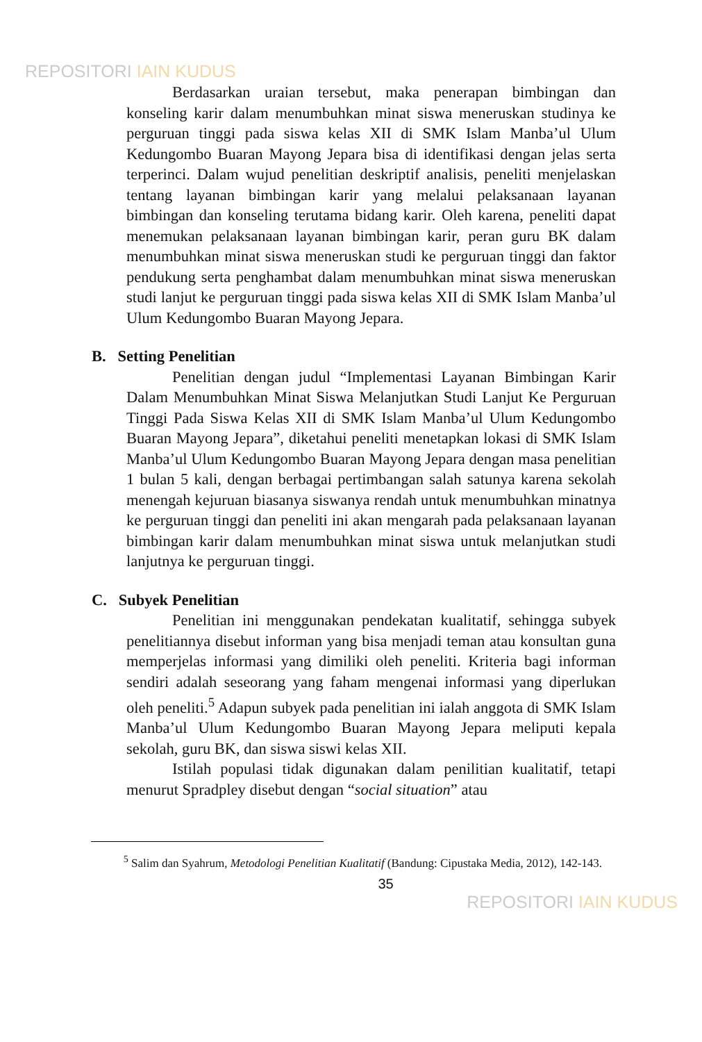REPOSITORI IAIN KUDUS
Berdasarkan uraian tersebut, maka penerapan bimbingan dan konseling karir dalam menumbuhkan minat siswa meneruskan studinya ke perguruan tinggi pada siswa kelas XII di SMK Islam Manba’ul Ulum Kedungombo Buaran Mayong Jepara bisa di identifikasi dengan jelas serta terperinci. Dalam wujud penelitian deskriptif analisis, peneliti menjelaskan tentang layanan bimbingan karir yang melalui pelaksanaan layanan bimbingan dan konseling terutama bidang karir. Oleh karena, peneliti dapat menemukan pelaksanaan layanan bimbingan karir, peran guru BK dalam menumbuhkan minat siswa meneruskan studi ke perguruan tinggi dan faktor pendukung serta penghambat dalam menumbuhkan minat siswa meneruskan studi lanjut ke perguruan tinggi pada siswa kelas XII di SMK Islam Manba’ul Ulum Kedungombo Buaran Mayong Jepara.
B. Setting Penelitian
Penelitian dengan judul “Implementasi Layanan Bimbingan Karir Dalam Menumbuhkan Minat Siswa Melanjutkan Studi Lanjut Ke Perguruan Tinggi Pada Siswa Kelas XII di SMK Islam Manba’ul Ulum Kedungombo Buaran Mayong Jepara”, diketahui peneliti menetapkan lokasi di SMK Islam Manba’ul Ulum Kedungombo Buaran Mayong Jepara dengan masa penelitian 1 bulan 5 kali, dengan berbagai pertimbangan salah satunya karena sekolah menengah kejuruan biasanya siswanya rendah untuk menumbuhkan minatnya ke perguruan tinggi dan peneliti ini akan mengarah pada pelaksanaan layanan bimbingan karir dalam menumbuhkan minat siswa untuk melanjutkan studi lanjutnya ke perguruan tinggi.
C. Subyek Penelitian
Penelitian ini menggunakan pendekatan kualitatif, sehingga subyek penelitiannya disebut informan yang bisa menjadi teman atau konsultan guna memperjelas informasi yang dimiliki oleh peneliti. Kriteria bagi informan sendiri adalah seseorang yang faham mengenai informasi yang diperlukan oleh peneliti.<sup>5</sup> Adapun subyek pada penelitian ini ialah anggota di SMK Islam Manba’ul Ulum Kedungombo Buaran Mayong Jepara meliputi kepala sekolah, guru BK, dan siswa siswi kelas XII.
Istilah populasi tidak digunakan dalam penilitian kualitatif, tetapi menurut Spradpley disebut dengan “social situation” atau
<sup>5</sup> Salim dan Syahrum, Metodologi Penelitian Kualitatif (Bandung: Cipustaka Media, 2012), 142-143.
35
REPOSITORI IAIN KUDUS